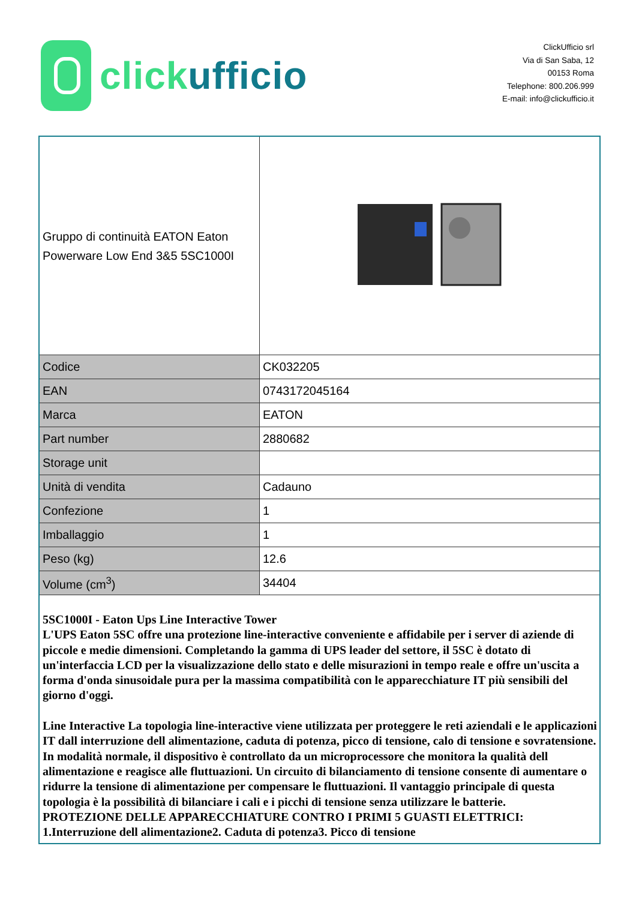clickufficio
ClickUfficio srl
Via di San Saba, 12
00153 Roma
Telephone: 800.206.999
E-mail: info@clickufficio.it
| Gruppo di continuità EATON Eaton Powerware Low End 3&5 5SC1000I | |
| Codice | CK032205 |
| EAN | 0743172045164 |
| Marca | EATON |
| Part number | 2880682 |
| Storage unit | |
| Unità di vendita | Cadauno |
| Confezione | 1 |
| Imballaggio | 1 |
| Peso (kg) | 12.6 |
| Volume (cm<sup>3</sup>) | 34404 |
| 5SC1000I - Eaton Ups Line Interactive Tower L'UPS Eaton 5SC offre una protezione line-interactive conveniente e affidabile per i server di aziende di piccole e medie dimensioni. Completando la gamma di UPS leader del settore, il 5SC è dotato di un'interfaccia LCD per la visualizzazione dello stato e delle misurazioni in tempo reale e offre un'uscita a forma d'onda sinusoidale pura per la massima compatibilità con le apparecchiature IT più sensibili del giorno d'oggi. Line Interactive La topologia line-interactive viene utilizzata per proteggere le reti aziendali e le applicazioni IT dall interruzione dell alimentazione, caduta di potenza, picco di tensione, calo di tensione e sovratensione. In modalità normale, il dispositivo è controllato da un microprocessore che monitora la qualità dell alimentazione e reagisce alle fluttuazioni. Un circuito di bilanciamento di tensione consente di aumentare o ridurre la tensione di alimentazione per compensare le fluttuazioni. Il vantaggio principale di questa topologia è la possibilità di bilanciare i cali e i picchi di tensione senza utilizzare le batterie. PROTEZIONE DELLE APPARECCHIATURE CONTRO I PRIMI 5 GUASTI ELETTRICI: 1.Interruzione dell alimentazione2. Caduta di potenza3. Picco di tensione | |